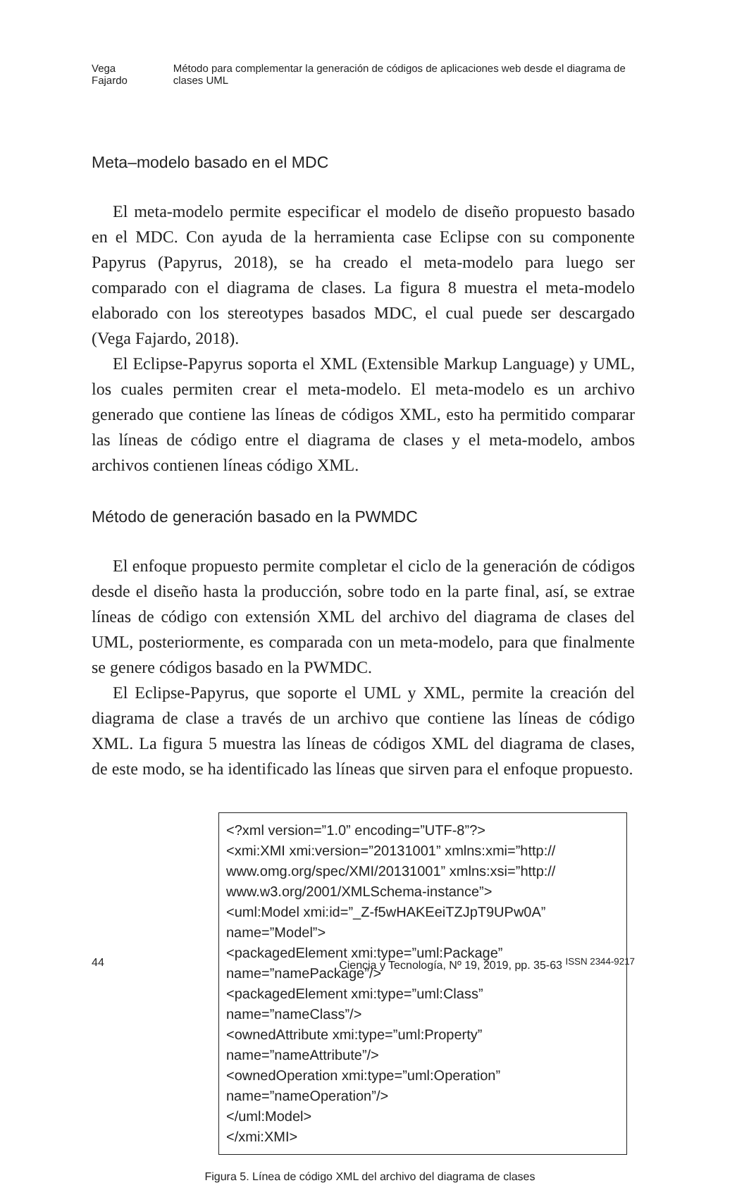Vega Fajardo Método para complementar la generación de códigos de aplicaciones web desde el diagrama de clases UML
Meta–modelo basado en el MDC
El meta-modelo permite especificar el modelo de diseño propuesto basado en el MDC. Con ayuda de la herramienta case Eclipse con su componente Papyrus (Papyrus, 2018), se ha creado el meta-modelo para luego ser comparado con el diagrama de clases. La figura 8 muestra el meta-modelo elaborado con los stereotypes basados MDC, el cual puede ser descargado (Vega Fajardo, 2018).
El Eclipse-Papyrus soporta el XML (Extensible Markup Language) y UML, los cuales permiten crear el meta-modelo. El meta-modelo es un archivo generado que contiene las líneas de códigos XML, esto ha permitido comparar las líneas de código entre el diagrama de clases y el meta-modelo, ambos archivos contienen líneas código XML.
Método de generación basado en la PWMDC
El enfoque propuesto permite completar el ciclo de la generación de códigos desde el diseño hasta la producción, sobre todo en la parte final, así, se extrae líneas de código con extensión XML del archivo del diagrama de clases del UML, posteriormente, es comparada con un meta-modelo, para que finalmente se genere códigos basado en la PWMDC.
El Eclipse-Papyrus, que soporte el UML y XML, permite la creación del diagrama de clase a través de un archivo que contiene las líneas de código XML. La figura 5 muestra las líneas de códigos XML del diagrama de clases, de este modo, se ha identificado las líneas que sirven para el enfoque propuesto.
<?xml version=”1.0” encoding=”UTF-8”?>
<xmi:XMI xmi:version=”20131001” xmlns:xmi=”http://
www.omg.org/spec/XMI/20131001” xmlns:xsi=”http://
www.w3.org/2001/XMLSchema-instance”>
<uml:Model xmi:id=”_Z-f5wHAKEeiTZJpT9UPw0A”
name=”Model”>
<packagedElement xmi:type=”uml:Package”
name=”namePackage”/>
<packagedElement xmi:type=”uml:Class”
name=”nameClass”/>
<ownedAttribute xmi:type=”uml:Property”
name=”nameAttribute”/>
<ownedOperation xmi:type=”uml:Operation”
name=”nameOperation”/>
</uml:Model>
</xmi:XMI>
Figura 5. Línea de código XML del archivo del diagrama de clases
44 Ciencia y Tecnología, Nº 19, 2019, pp. 35-63 <sup>ISSN 2344-9217</sup>